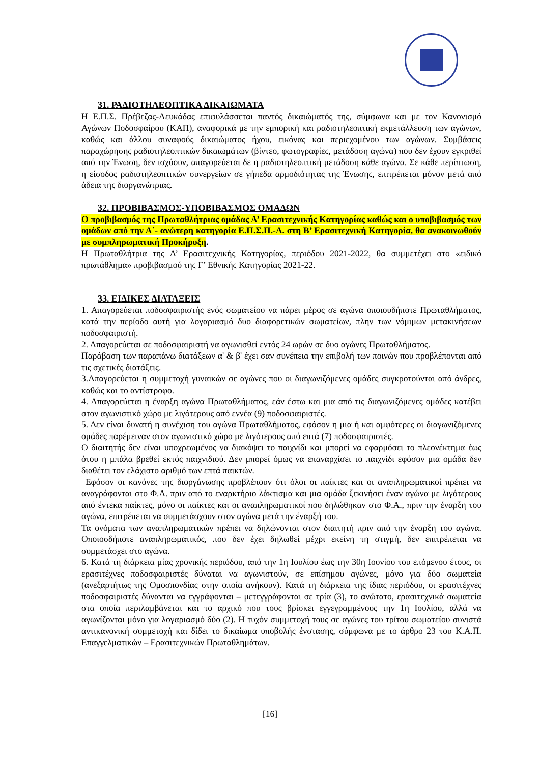31. ΡΑΔΙΟΤΗΛΕΟΠΤΙΚΑ ΔΙΚΑΙΩΜΑΤΑ
Η Ε.Π.Σ. Πρέβεζας-Λευκάδας επιφυλάσσεται παντός δικαιώματός της, σύμφωνα και με τον Κανονισμό Αγώνων Ποδοσφαίρου (ΚΑΠ), αναφορικά με την εμπορική και ραδιοτηλεοπτική εκμετάλλευση των αγώνων, καθώς και άλλου συναφούς δικαιώματος ήχου, εικόνας και περιεχομένου των αγώνων. Συμβάσεις παραχώρησης ραδιοτηλεοπτικών δικαιωμάτων (βίντεο, φωτογραφίες, μετάδοση αγώνα) που δεν έχουν εγκριθεί από την Ένωση, δεν ισχύουν, απαγορεύεται δε η ραδιοτηλεοπτική μετάδοση κάθε αγώνα. Σε κάθε περίπτωση, η είσοδος ραδιοτηλεοπτικών συνεργείων σε γήπεδα αρμοδιότητας της Ένωσης, επιτρέπεται μόνον μετά από άδεια της διοργανώτριας.
32. ΠΡΟΒΙΒΑΣΜΟΣ-ΥΠΟΒΙΒΑΣΜΟΣ ΟΜΑΔΩΝ
Ο προβιβασμός της Πρωταθλήτριας ομάδας Α’ Ερασιτεχνικής Κατηγορίας καθώς και ο υποβιβασμός των ομάδων από την Α΄- ανώτερη κατηγορία Ε.Π.Σ.Π.-Λ. στη Β’ Ερασιτεχνική Κατηγορία, θα ανακοινωθούν με συμπληρωματική Προκήρυξη.
Η Πρωταθλήτρια της Α’ Ερασιτεχνικής Κατηγορίας, περιόδου 2021-2022, θα συμμετέχει στο «ειδικό πρωτάθλημα» προβιβασμού της Γ’ Εθνικής Κατηγορίας 2021-22.
33. ΕΙΔΙΚΕΣ ΔΙΑΤΑΞΕΙΣ
1. Απαγορεύεται ποδοσφαιριστής ενός σωματείου να πάρει μέρος σε αγώνα οποιουδήποτε Πρωταθλήματος, κατά την περίοδο αυτή για λογαριασμό δυο διαφορετικών σωματείων, πλην των νόμιμων μετακινήσεων ποδοσφαιριστή.
2. Απαγορεύεται σε ποδοσφαιριστή να αγωνισθεί εντός 24 ωρών σε δυο αγώνες Πρωταθλήματος.
Παράβαση των παραπάνω διατάξεων α' & β' έχει σαν συνέπεια την επιβολή των ποινών που προβλέπονται από τις σχετικές διατάξεις.
3.Απαγορεύεται η συμμετοχή γυναικών σε αγώνες που οι διαγωνιζόμενες ομάδες συγκροτούνται από άνδρες, καθώς και το αντίστροφο.
4. Απαγορεύεται η έναρξη αγώνα Πρωταθλήματος, εάν έστω και μια από τις διαγωνιζόμενες ομάδες κατέβει στον αγωνιστικό χώρο με λιγότερους από εννέα (9) ποδοσφαιριστές.
5. Δεν είναι δυνατή η συνέχιση του αγώνα Πρωταθλήματος, εφόσον η μια ή και αμφότερες οι διαγωνιζόμενες ομάδες παρέμειναν στον αγωνιστικό χώρο με λιγότερους από επτά (7) ποδοσφαιριστές.
Ο διαιτητής δεν είναι υποχρεωμένος να διακόψει το παιχνίδι και μπορεί να εφαρμόσει το πλεονέκτημα έως ότου η μπάλα βρεθεί εκτός παιχνιδιού. Δεν μπορεί όμως να επαναρχίσει το παιχνίδι εφόσον μια ομάδα δεν διαθέτει τον ελάχιστο αριθμό των επτά παικτών.
Εφόσον οι κανόνες της διοργάνωσης προβλέπουν ότι όλοι οι παίκτες και οι αναπληρωματικοί πρέπει να αναγράφονται στο Φ.Α. πριν από το εναρκτήριο λάκτισμα και μια ομάδα ξεκινήσει έναν αγώνα με λιγότερους από έντεκα παίκτες, μόνο οι παίκτες και οι αναπληρωματικοί που δηλώθηκαν στο Φ.Α., πριν την έναρξη του αγώνα, επιτρέπεται να συμμετάσχουν στον αγώνα μετά την έναρξή του.
Τα ονόματα των αναπληρωματικών πρέπει να δηλώνονται στον διαιτητή πριν από την έναρξη του αγώνα. Οποιοσδήποτε αναπληρωματικός, που δεν έχει δηλωθεί μέχρι εκείνη τη στιγμή, δεν επιτρέπεται να συμμετάσχει στο αγώνα.
6. Κατά τη διάρκεια μίας χρονικής περιόδου, από την 1η Ιουλίου έως την 30η Ιουνίου του επόμενου έτους, οι ερασιτέχνες ποδοσφαιριστές δύναται να αγωνιστούν, σε επίσημου αγώνες, μόνο για δύο σωματεία (ανεξαρτήτως της Ομοσπονδίας στην οποία ανήκουν). Κατά τη διάρκεια της ίδιας περιόδου, οι ερασιτέχνες ποδοσφαιριστές δύνανται να εγγράφονται – μετεγγράφονται σε τρία (3), το ανώτατο, ερασιτεχνικά σωματεία στα οποία περιλαμβάνεται και το αρχικό που τους βρίσκει εγγεγραμμένους την 1η Ιουλίου, αλλά να αγωνίζονται μόνο για λογαριασμό δύο (2). Η τυχόν συμμετοχή τους σε αγώνες του τρίτου σωματείου συνιστά αντικανονική συμμετοχή και δίδει το δικαίωμα υποβολής ένστασης, σύμφωνα με το άρθρο 23 του Κ.Α.Π. Επαγγελματικών – Ερασιτεχνικών Πρωταθλημάτων.
[16]